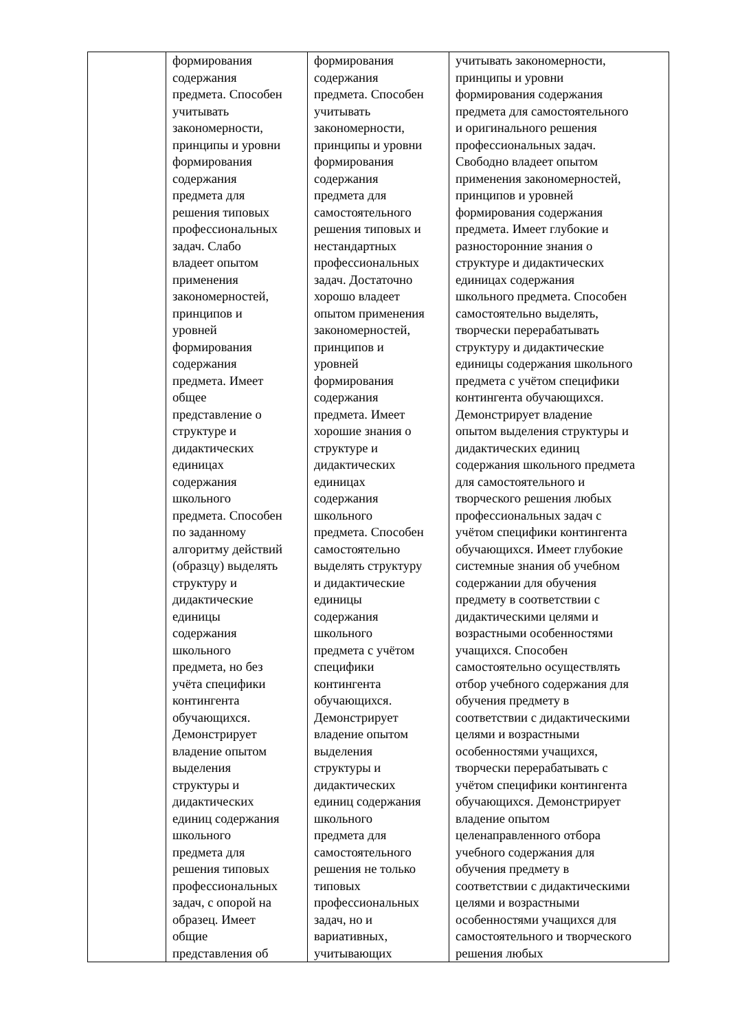| | формирования содержания предмета. Способен учитывать закономерности, принципы и уровни формирования содержания предмета для решения типовых профессиональных задач. Слабо владеет опытом применения закономерностей, принципов и уровней формирования содержания предмета. Имеет общее представление о структуре и дидактических единицах содержания школьного предмета. Способен по заданному алгоритму действий (образцу) выделять структуру и дидактические единицы содержания школьного предмета, но без учёта специфики контингента обучающихся. Демонстрирует владение опытом выделения структуры и дидактических единиц содержания школьного предмета для решения типовых профессиональных задач, с опорой на образец. Имеет общие представления об | формирования содержания предмета. Способен учитывать закономерности, принципы и уровни формирования содержания предмета для самостоятельного решения типовых и нестандартных профессиональных задач. Достаточно хорошо владеет опытом применения закономерностей, принципов и уровней формирования содержания предмета. Имеет хорошие знания о структуре и дидактических единицах содержания школьного предмета. Способен самостоятельно выделять структуру и дидактические единицы содержания школьного предмета с учётом специфики контингента обучающихся. Демонстрирует владение опытом выделения структуры и дидактических единиц содержания школьного предмета для самостоятельного решения не только типовых профессиональных задач, но и вариативных, учитывающих | учитывать закономерности, принципы и уровни формирования содержания предмета для самостоятельного и оригинального решения профессиональных задач. Свободно владеет опытом применения закономерностей, принципов и уровней формирования содержания предмета. Имеет глубокие и разносторонние знания о структуре и дидактических единицах содержания школьного предмета. Способен самостоятельно выделять, творчески перерабатывать структуру и дидактические единицы содержания школьного предмета с учётом специфики контингента обучающихся. Демонстрирует владение опытом выделения структуры и дидактических единиц содержания школьного предмета для самостоятельного и творческого решения любых профессиональных задач с учётом специфики контингента обучающихся. Имеет глубокие системные знания об учебном содержании для обучения предмету в соответствии с дидактическими целями и возрастными особенностями учащихся. Способен самостоятельно осуществлять отбор учебного содержания для обучения предмету в соответствии с дидактическими целями и возрастными особенностями учащихся, творчески перерабатывать с учётом специфики контингента обучающихся. Демонстрирует владение опытом целенаправленного отбора учебного содержания для обучения предмету в соответствии с дидактическими целями и возрастными особенностями учащихся для самостоятельного и творческого решения любых |